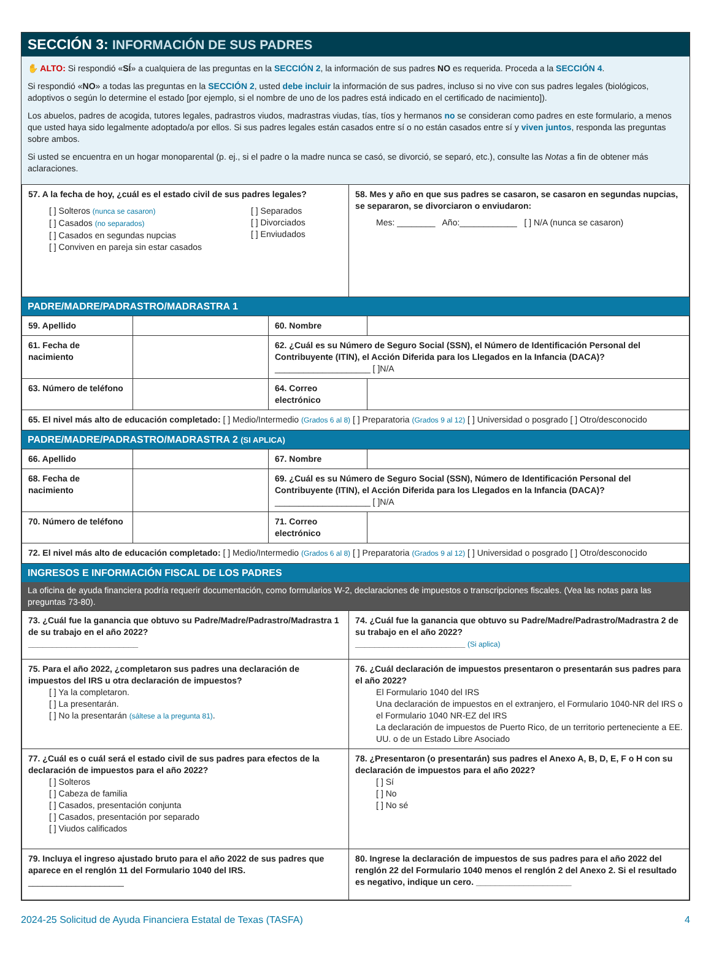SECCIÓN 3: INFORMACIÓN DE SUS PADRES
✋ ALTO: Si respondió «SÍ» a cualquiera de las preguntas en la SECCIÓN 2, la información de sus padres NO es requerida. Proceda a la SECCIÓN 4.
Si respondió «NO» a todas las preguntas en la SECCIÓN 2, usted debe incluir la información de sus padres, incluso si no vive con sus padres legales (biológicos, adoptivos o según lo determine el estado [por ejemplo, si el nombre de uno de los padres está indicado en el certificado de nacimiento]).
Los abuelos, padres de acogida, tutores legales, padrastros viudos, madrastras viudas, tías, tíos y hermanos no se consideran como padres en este formulario, a menos que usted haya sido legalmente adoptado/a por ellos. Si sus padres legales están casados entre sí o no están casados entre sí y viven juntos, responda las preguntas sobre ambos.
Si usted se encuentra en un hogar monoparental (p. ej., si el padre o la madre nunca se casó, se divorció, se separó, etc.), consulte las Notas a fin de obtener más aclaraciones.
| 57. A la fecha de hoy, ¿cuál es el estado civil de sus padres legales? [ ] Solteros (nunca se casaron) [ ] Casados (no separados) [ ] Casados en segundas nupcias [ ] Conviven en pareja sin estar casados [ ] Separados [ ] Divorciados [ ] Enviudados | 58. Mes y año en que sus padres se casaron, se casaron en segundas nupcias, se separaron, se divorciaron o enviudaron: Mes: ________ Año:____________ [ ] N/A (nunca se casaron) |
PADRE/MADRE/PADRASTRO/MADRASTRA 1
| 59. Apellido | | 60. Nombre | |
| 61. Fecha de nacimiento | | 62. ¿Cuál es su Número de Seguro Social (SSN), el Número de Identificación Personal del Contribuyente (ITIN), el Acción Diferida para los Llegados en la Infancia (DACA)? ____________________ [ ]N/A | |
| 63. Número de teléfono | | 64. Correo electrónico | |
| 65. El nivel más alto de educación completado: [ ] Medio/Intermedio (Grados 6 al 8) [ ] Preparatoria (Grados 9 al 12) [ ] Universidad o posgrado [ ] Otro/desconocido | | | |
PADRE/MADRE/PADRASTRO/MADRASTRA 2 (SI APLICA)
| 66. Apellido | | 67. Nombre | |
| 68. Fecha de nacimiento | | 69. ¿Cuál es su Número de Seguro Social (SSN), Número de Identificación Personal del Contribuyente (ITIN), el Acción Diferida para los Llegados en la Infancia (DACA)? ____________________ [ ]N/A | |
| 70. Número de teléfono | | 71. Correo electrónico | |
| 72. El nivel más alto de educación completado: [ ] Medio/Intermedio (Grados 6 al 8) [ ] Preparatoria (Grados 9 al 12) [ ] Universidad o posgrado [ ] Otro/desconocido | | | |
INGRESOS E INFORMACIÓN FISCAL DE LOS PADRES
La oficina de ayuda financiera podría requerir documentación, como formularios W-2, declaraciones de impuestos o transcripciones fiscales. (Vea las notas para las preguntas 73-80).
| 73. ¿Cuál fue la ganancia que obtuvo su Padre/Madre/Padrastro/Madrastra 1 de su trabajo en el año 2022? _______________________ | 74. ¿Cuál fue la ganancia que obtuvo su Padre/Madre/Padrastro/Madrastra 2 de su trabajo en el año 2022? _______________________ (Si aplica) |
| 75. Para el año 2022, ¿completaron sus padres una declaración de impuestos del IRS u otra declaración de impuestos? [ ] Ya la completaron. [ ] La presentarán. [ ] No la presentarán (sáltese a la pregunta 81) . | 76. ¿Cuál declaración de impuestos presentaron o presentarán sus padres para el año 2022? El Formulario 1040 del IRS Una declaración de impuestos en el extranjero, el Formulario 1040-NR del IRS o el Formulario 1040 NR-EZ del IRS La declaración de impuestos de Puerto Rico, de un territorio perteneciente a EE. UU. o de un Estado Libre Asociado |
| 77. ¿Cuál es o cuál será el estado civil de sus padres para efectos de la declaración de impuestos para el año 2022? [ ] Solteros [ ] Cabeza de familia [ ] Casados, presentación conjunta [ ] Casados, presentación por separado [ ] Viudos calificados | 78. ¿Presentaron (o presentarán) sus padres el Anexo A, B, D, E, F o H con su declaración de impuestos para el año 2022? [ ] Sí [ ] No [ ] No sé |
| 79. Incluya el ingreso ajustado bruto para el año 2022 de sus padres que aparece en el renglón 11 del Formulario 1040 del IRS. ____________________ | 80. Ingrese la declaración de impuestos de sus padres para el año 2022 del renglón 22 del Formulario 1040 menos el renglón 2 del Anexo 2. Si el resultado es negativo, indique un cero. ____________________ |
2024-25 Solicitud de Ayuda Financiera Estatal de Texas (TASFA) 4